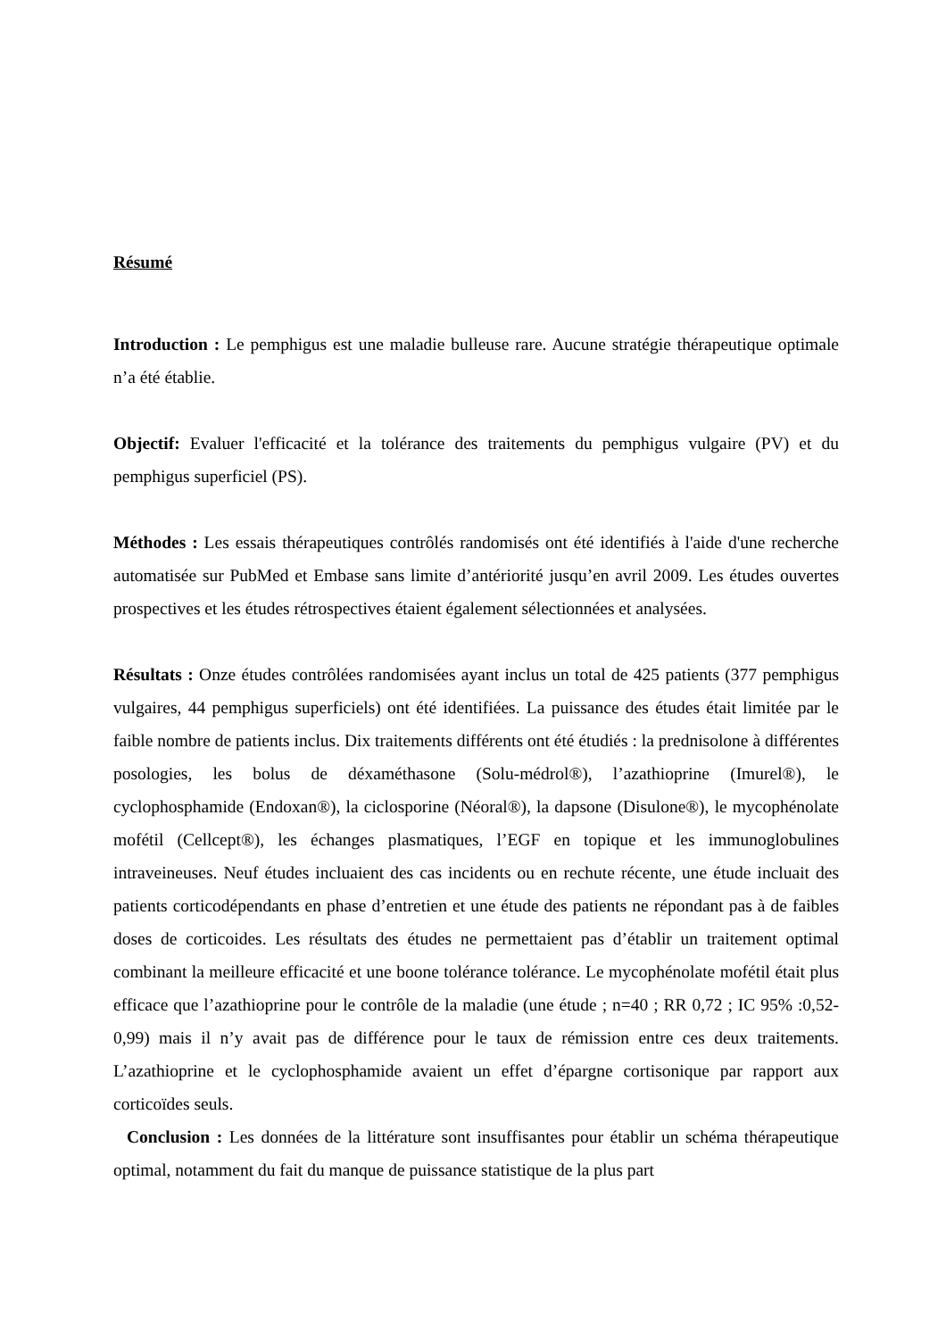Résumé
Introduction : Le pemphigus est une maladie bulleuse rare. Aucune stratégie thérapeutique optimale n’a été établie.
Objectif: Evaluer l'efficacité et la tolérance des traitements du pemphigus vulgaire (PV) et du pemphigus superficiel (PS).
Méthodes : Les essais thérapeutiques contrôlés randomisés ont été identifiés à l'aide d'une recherche automatisée sur PubMed et Embase sans limite d’antériorité jusqu’en avril 2009. Les études ouvertes prospectives et les études rétrospectives étaient également sélectionnées et analysées.
Résultats : Onze études contrôlées randomisées ayant inclus un total de 425 patients (377 pemphigus vulgaires, 44 pemphigus superficiels) ont été identifiées. La puissance des études était limitée par le faible nombre de patients inclus. Dix traitements différents ont été étudiés : la prednisolone à différentes posologies, les bolus de déxaméthasone (Solu-médrol®), l’azathioprine (Imurel®), le cyclophosphamide (Endoxan®), la ciclosporine (Néoral®), la dapsone (Disulone®), le mycophénolate mofétil (Cellcept®), les échanges plasmatiques, l’EGF en topique et les immunoglobulines intraveineuses. Neuf études incluaient des cas incidents ou en rechute récente, une étude incluait des patients corticodépendants en phase d’entretien et une étude des patients ne répondant pas à de faibles doses de corticoides. Les résultats des études ne permettaient pas d’établir un traitement optimal combinant la meilleure efficacité et une boone tolérance tolérance. Le mycophénolate mofétil était plus efficace que l’azathioprine pour le contrôle de la maladie (une étude ; n=40 ; RR 0,72 ; IC 95% :0,52-0,99) mais il n’y avait pas de différence pour le taux de rémission entre ces deux traitements. L’azathioprine et le cyclophosphamide avaient un effet d’épargne cortisonique par rapport aux corticoïdes seuls.
Conclusion : Les données de la littérature sont insuffisantes pour établir un schéma thérapeutique optimal, notamment du fait du manque de puissance statistique de la plus part